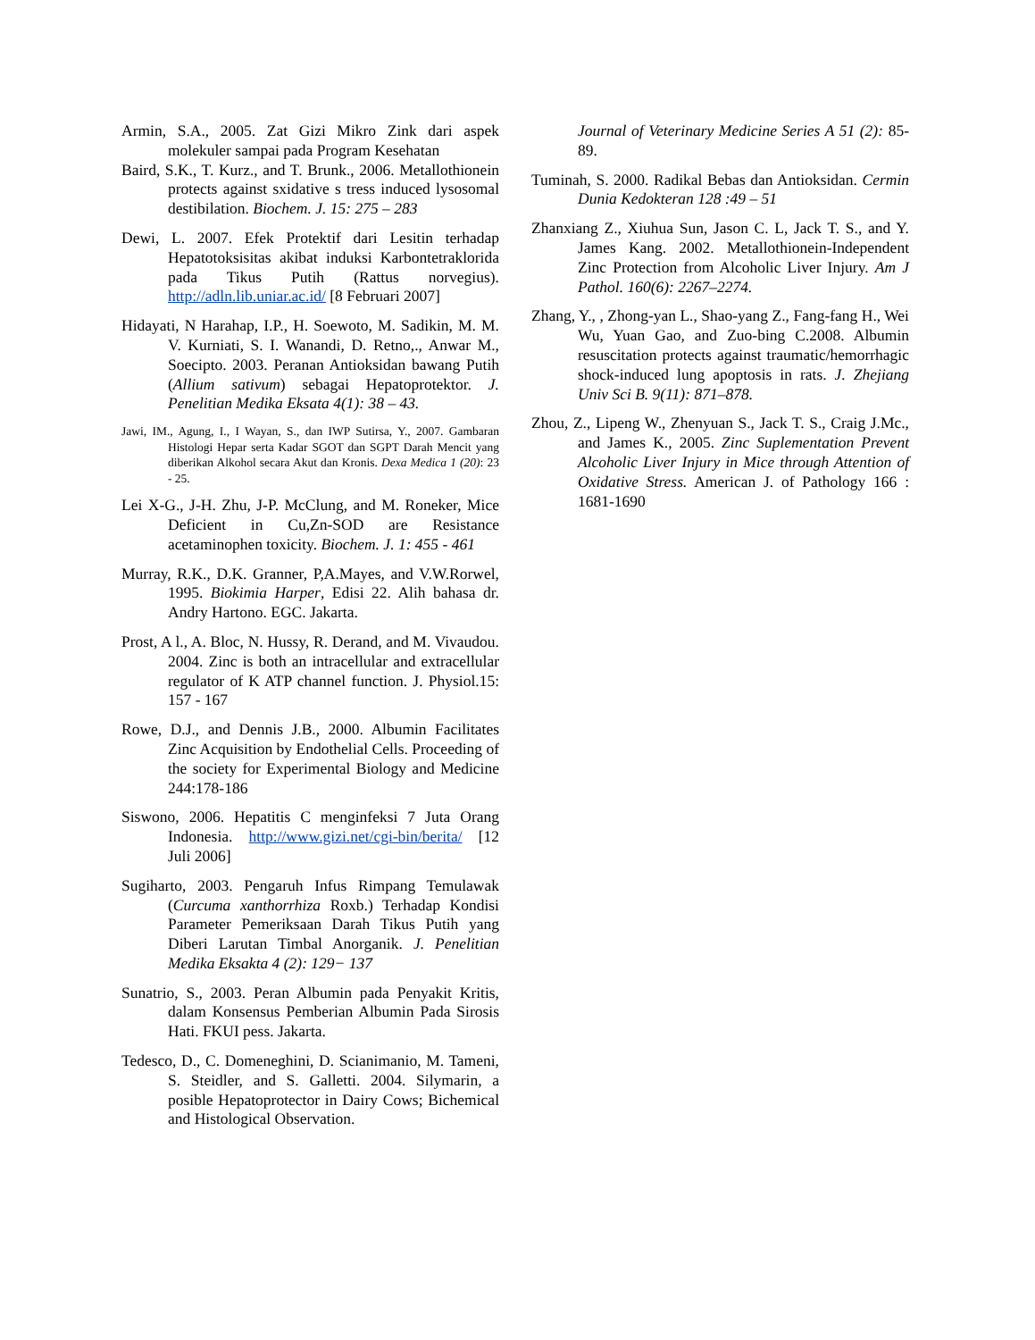Armin, S.A., 2005. Zat Gizi Mikro Zink dari aspek molekuler sampai pada Program Kesehatan
Baird, S.K., T. Kurz., and T. Brunk., 2006. Metallothionein protects against sxidative s tress induced lysosomal destibilation. Biochem. J. 15: 275 – 283
Dewi, L. 2007. Efek Protektif dari Lesitin terhadap Hepatotoksisitas akibat induksi Karbontetraklorida pada Tikus Putih (Rattus norvegius). http://adln.lib.uniar.ac.id/ [8 Februari 2007]
Hidayati, N Harahap, I.P., H. Soewoto, M. Sadikin, M. M. V. Kurniati, S. I. Wanandi, D. Retno,., Anwar M., Soecipto. 2003. Peranan Antioksidan bawang Putih (Allium sativum) sebagai Hepatoprotektor. J. Penelitian Medika Eksata 4(1): 38 – 43.
Jawi, IM., Agung, I., I Wayan, S., dan IWP Sutirsa, Y., 2007. Gambaran Histologi Hepar serta Kadar SGOT dan SGPT Darah Mencit yang diberikan Alkohol secara Akut dan Kronis. Dexa Medica 1 (20): 23 - 25.
Lei X-G., J-H. Zhu, J-P. McClung, and M. Roneker, Mice Deficient in Cu,Zn-SOD are Resistance acetaminophen toxicity. Biochem. J. 1: 455 - 461
Murray, R.K., D.K. Granner, P,A.Mayes, and V.W.Rorwel, 1995. Biokimia Harper, Edisi 22. Alih bahasa dr. Andry Hartono. EGC. Jakarta.
Prost, A l., A. Bloc, N. Hussy, R. Derand, and M. Vivaudou. 2004. Zinc is both an intracellular and extracellular regulator of K ATP channel function. J. Physiol.15: 157 - 167
Rowe, D.J., and Dennis J.B., 2000. Albumin Facilitates Zinc Acquisition by Endothelial Cells. Proceeding of the society for Experimental Biology and Medicine 244:178-186
Siswono, 2006. Hepatitis C menginfeksi 7 Juta Orang Indonesia. http://www.gizi.net/cgi-bin/berita/ [12 Juli 2006]
Sugiharto, 2003. Pengaruh Infus Rimpang Temulawak (Curcuma xanthorrhiza Roxb.) Terhadap Kondisi Parameter Pemeriksaan Darah Tikus Putih yang Diberi Larutan Timbal Anorganik. J. Penelitian Medika Eksakta 4 (2): 129− 137
Sunatrio, S., 2003. Peran Albumin pada Penyakit Kritis, dalam Konsensus Pemberian Albumin Pada Sirosis Hati. FKUI pess. Jakarta.
Tedesco, D., C. Domeneghini, D. Scianimanio, M. Tameni, S. Steidler, and S. Galletti. 2004. Silymarin, a posible Hepatoprotector in Dairy Cows; Bichemical and Histological Observation.
Journal of Veterinary Medicine Series A 51 (2): 85-89.
Tuminah, S. 2000. Radikal Bebas dan Antioksidan. Cermin Dunia Kedokteran 128 :49 – 51
Zhanxiang Z., Xiuhua Sun, Jason C. L, Jack T. S., and Y. James Kang. 2002. Metallothionein-Independent Zinc Protection from Alcoholic Liver Injury. Am J Pathol. 160(6): 2267–2274.
Zhang, Y., , Zhong-yan L., Shao-yang Z., Fang-fang H., Wei Wu, Yuan Gao, and Zuo-bing C.2008. Albumin resuscitation protects against traumatic/hemorrhagic shock-induced lung apoptosis in rats. J. Zhejiang Univ Sci B. 9(11): 871–878.
Zhou, Z., Lipeng W., Zhenyuan S., Jack T. S., Craig J.Mc., and James K., 2005. Zinc Suplementation Prevent Alcoholic Liver Injury in Mice through Attention of Oxidative Stress. American J. of Pathology 166 : 1681-1690